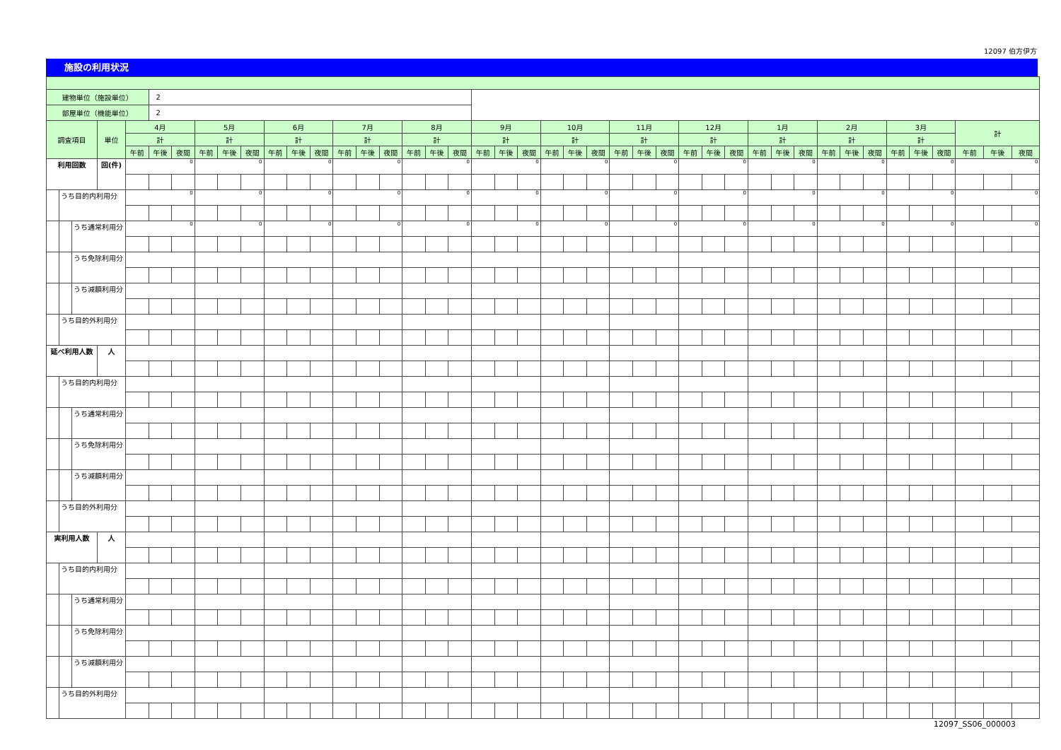12097 伯方伊方
施設の利用状況
| 建物単位（施設単位） | | | | | 2 | | | | | | | | | | | | | | | | | | | | | | | | | | | | | | | | | | | | | |
| 部屋単位（機能単位） | | | | | 2 | | | | | | | | | | | | | | | | | | | | | | | | | | | | | | | | | | | | | |
| 調査項目 | | | 単位 | 4月 | | | 5月 | | | 6月 | | | 7月 | | | 8月 | | | 9月 | | | 10月 | | | 11月 | | | 12月 | | | 1月 | | | 2月 | | | 3月 | | | 計 | | |
| | | | | 計 | | | 計 | | | 計 | | | 計 | | | 計 | | | 計 | | | 計 | | | 計 | | | 計 | | | 計 | | | 計 | | | 計 | | | | | |
| | | | | 午前 | 午後 | 夜間 | 午前 | 午後 | 夜間 | 午前 | 午後 | 夜間 | 午前 | 午後 | 夜間 | 午前 | 午後 | 夜間 | 午前 | 午後 | 夜間 | 午前 | 午後 | 夜間 | 午前 | 午後 | 夜間 | 午前 | 午後 | 夜間 | 午前 | 午後 | 夜間 | 午前 | 午後 | 夜間 | 午前 | 午後 | 夜間 | 午前 | 午後 | 夜間 |
| 利用回数 | | | 回(件) | 0 | | | 0 | | | 0 | | | 0 | | | 0 | | | 0 | | | 0 | | | 0 | | | 0 | | | 0 | | | 0 | | | 0 | | | 0 | | |
| | うち目的内利用分 | | | 0 | | | 0 | | | 0 | | | 0 | | | 0 | | | 0 | | | 0 | | | 0 | | | 0 | | | 0 | | | 0 | | | 0 | | | 0 | | |
| | | うち通常利用分 | | 0 | | | 0 | | | 0 | | | 0 | | | 0 | | | 0 | | | 0 | | | 0 | | | 0 | | | 0 | | | 0 | | | 0 | | | 0 | | |
| | | うち免除利用分 | | | | | | | | | | | | | | | | | | | | | | | | | | | | | | | | | | | | | | | | |
| | | うち減額利用分 | | | | | | | | | | | | | | | | | | | | | | | | | | | | | | | | | | | | | | | | |
| | うち目的外利用分 | | | | | | | | | | | | | | | | | | | | | | | | | | | | | | | | | | | | | | | | | |
| 延べ利用人数 | | | 人 | | | | | | | | | | | | | | | | | | | | | | | | | | | | | | | | | | | | | | | |
| | うち目的内利用分 | | | | | | | | | | | | | | | | | | | | | | | | | | | | | | | | | | | | | | | | | |
| | | うち通常利用分 | | | | | | | | | | | | | | | | | | | | | | | | | | | | | | | | | | | | | | | | |
| | | うち免除利用分 | | | | | | | | | | | | | | | | | | | | | | | | | | | | | | | | | | | | | | | | |
| | | うち減額利用分 | | | | | | | | | | | | | | | | | | | | | | | | | | | | | | | | | | | | | | | | |
| | うち目的外利用分 | | | | | | | | | | | | | | | | | | | | | | | | | | | | | | | | | | | | | | | | | |
| 実利用人数 | | | 人 | | | | | | | | | | | | | | | | | | | | | | | | | | | | | | | | | | | | | | | |
| | うち目的内利用分 | | | | | | | | | | | | | | | | | | | | | | | | | | | | | | | | | | | | | | | | | |
| | | うち通常利用分 | | | | | | | | | | | | | | | | | | | | | | | | | | | | | | | | | | | | | | | | |
| | | うち免除利用分 | | | | | | | | | | | | | | | | | | | | | | | | | | | | | | | | | | | | | | | | |
| | | うち減額利用分 | | | | | | | | | | | | | | | | | | | | | | | | | | | | | | | | | | | | | | | | |
| | うち目的外利用分 | | | | | | | | | | | | | | | | | | | | | | | | | | | | | | | | | | | | | | | | | |
12097_SS06_000003